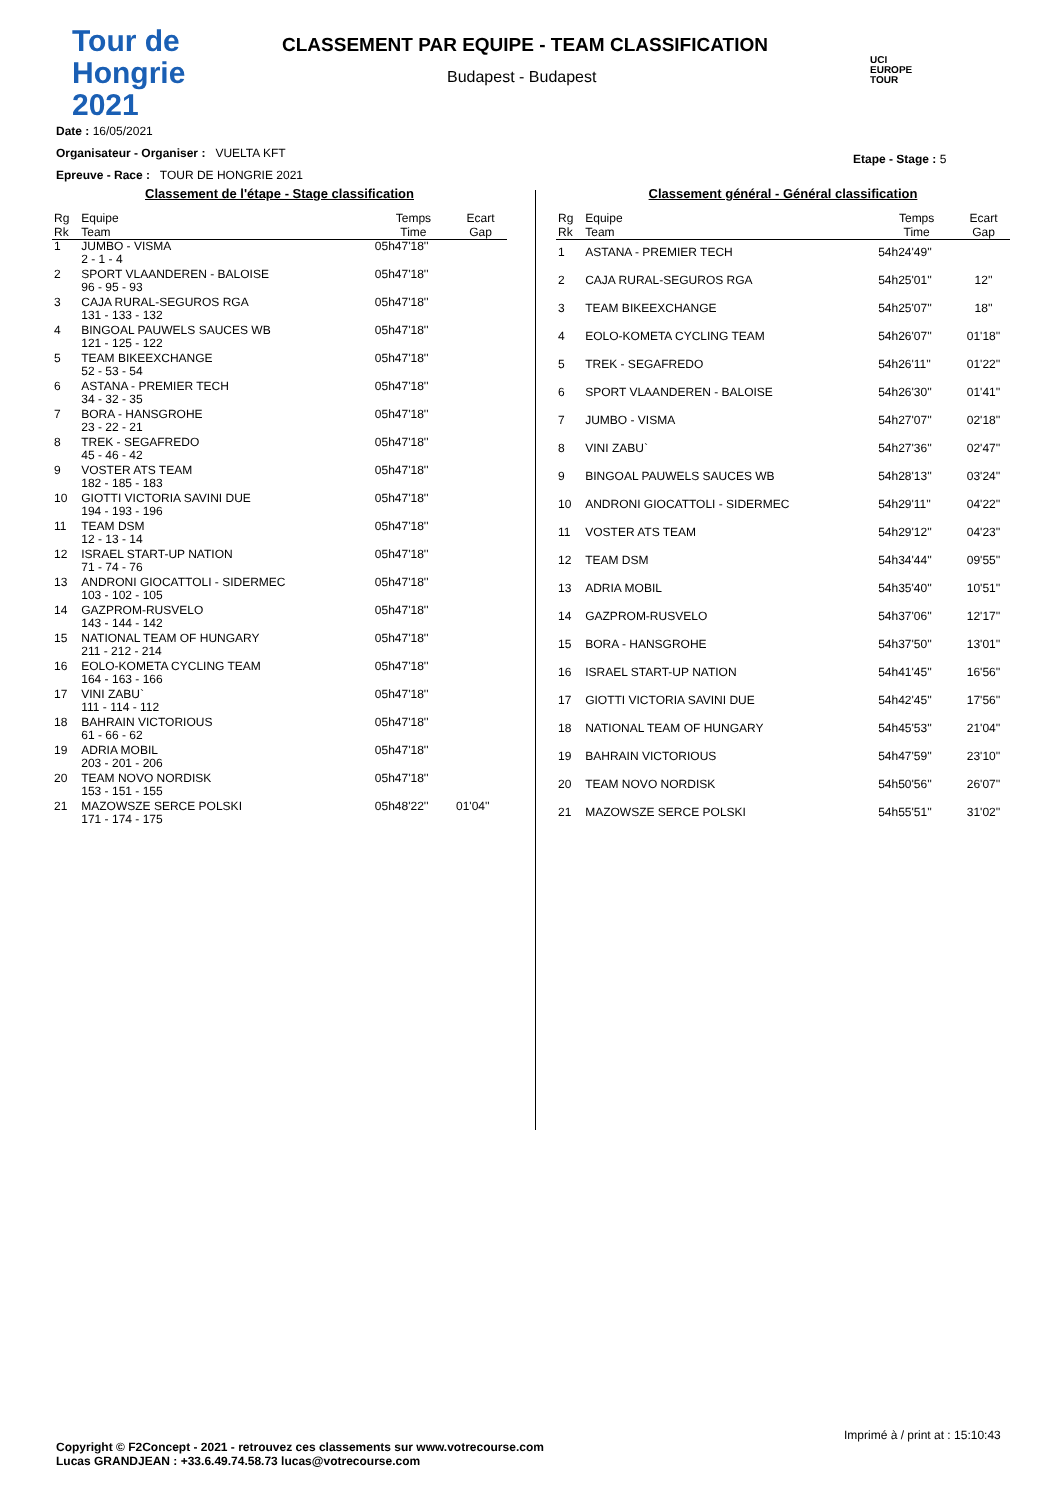Tour de
Hongrie
2021
CLASSEMENT PAR EQUIPE - TEAM CLASSIFICATION
Budapest - Budapest
UCI
EUROPE
TOUR
Date : 16/05/2021
Organisateur - Organiser : VUELTA KFT
Epreuve - Race : TOUR DE HONGRIE 2021
Etape - Stage : 5
Classement de l'étape - Stage classification
| Rg Rk | Equipe Team | Temps Time | Ecart Gap |
| --- | --- | --- | --- |
| 1 | JUMBO - VISMA 2 - 1 - 4 | 05h47'18'' | |
| 2 | SPORT VLAANDEREN - BALOISE 96 - 95 - 93 | 05h47'18'' | |
| 3 | CAJA RURAL-SEGUROS RGA 131 - 133 - 132 | 05h47'18'' | |
| 4 | BINGOAL PAUWELS SAUCES WB 121 - 125 - 122 | 05h47'18'' | |
| 5 | TEAM BIKEEXCHANGE 52 - 53 - 54 | 05h47'18'' | |
| 6 | ASTANA - PREMIER TECH 34 - 32 - 35 | 05h47'18'' | |
| 7 | BORA - HANSGROHE 23 - 22 - 21 | 05h47'18'' | |
| 8 | TREK - SEGAFREDO 45 - 46 - 42 | 05h47'18'' | |
| 9 | VOSTER ATS TEAM 182 - 185 - 183 | 05h47'18'' | |
| 10 | GIOTTI VICTORIA SAVINI DUE 194 - 193 - 196 | 05h47'18'' | |
| 11 | TEAM DSM 12 - 13 - 14 | 05h47'18'' | |
| 12 | ISRAEL START-UP NATION 71 - 74 - 76 | 05h47'18'' | |
| 13 | ANDRONI GIOCATTOLI - SIDERMEC 103 - 102 - 105 | 05h47'18'' | |
| 14 | GAZPROM-RUSVELO 143 - 144 - 142 | 05h47'18'' | |
| 15 | NATIONAL TEAM OF HUNGARY 211 - 212 - 214 | 05h47'18'' | |
| 16 | EOLO-KOMETA CYCLING TEAM 164 - 163 - 166 | 05h47'18'' | |
| 17 | VINI ZABU` 111 - 114 - 112 | 05h47'18'' | |
| 18 | BAHRAIN VICTORIOUS 61 - 66 - 62 | 05h47'18'' | |
| 19 | ADRIA MOBIL 203 - 201 - 206 | 05h47'18'' | |
| 20 | TEAM NOVO NORDISK 153 - 151 - 155 | 05h47'18'' | |
| 21 | MAZOWSZE SERCE POLSKI 171 - 174 - 175 | 05h48'22'' | 01'04'' |
Classement général - Général classification
| Rg Rk | Equipe Team | Temps Time | Ecart Gap |
| --- | --- | --- | --- |
| 1 | ASTANA - PREMIER TECH | 54h24'49'' | |
| 2 | CAJA RURAL-SEGUROS RGA | 54h25'01'' | 12'' |
| 3 | TEAM BIKEEXCHANGE | 54h25'07'' | 18'' |
| 4 | EOLO-KOMETA CYCLING TEAM | 54h26'07'' | 01'18'' |
| 5 | TREK - SEGAFREDO | 54h26'11'' | 01'22'' |
| 6 | SPORT VLAANDEREN - BALOISE | 54h26'30'' | 01'41'' |
| 7 | JUMBO - VISMA | 54h27'07'' | 02'18'' |
| 8 | VINI ZABU` | 54h27'36'' | 02'47'' |
| 9 | BINGOAL PAUWELS SAUCES WB | 54h28'13'' | 03'24'' |
| 10 | ANDRONI GIOCATTOLI - SIDERMEC | 54h29'11'' | 04'22'' |
| 11 | VOSTER ATS TEAM | 54h29'12'' | 04'23'' |
| 12 | TEAM DSM | 54h34'44'' | 09'55'' |
| 13 | ADRIA MOBIL | 54h35'40'' | 10'51'' |
| 14 | GAZPROM-RUSVELO | 54h37'06'' | 12'17'' |
| 15 | BORA - HANSGROHE | 54h37'50'' | 13'01'' |
| 16 | ISRAEL START-UP NATION | 54h41'45'' | 16'56'' |
| 17 | GIOTTI VICTORIA SAVINI DUE | 54h42'45'' | 17'56'' |
| 18 | NATIONAL TEAM OF HUNGARY | 54h45'53'' | 21'04'' |
| 19 | BAHRAIN VICTORIOUS | 54h47'59'' | 23'10'' |
| 20 | TEAM NOVO NORDISK | 54h50'56'' | 26'07'' |
| 21 | MAZOWSZE SERCE POLSKI | 54h55'51'' | 31'02'' |
Imprimé à / print at : 15:10:43
Copyright © F2Concept - 2021 - retrouvez ces classements sur www.votrecourse.com
Lucas GRANDJEAN : +33.6.49.74.58.73 lucas@votrecourse.com